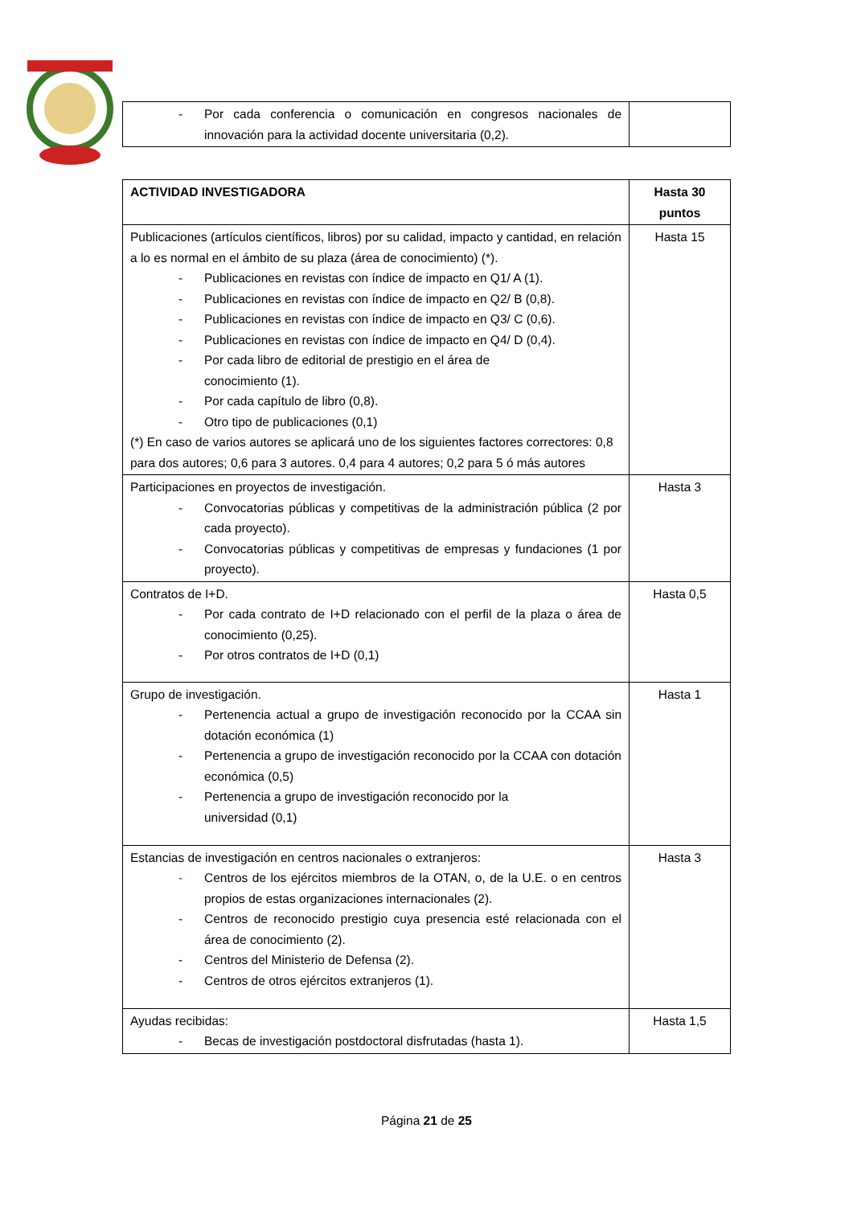| - Por cada conferencia o comunicación en congresos nacionales de innovación para la actividad docente universitaria (0,2). | |
| ACTIVIDAD INVESTIGADORA | Hasta 30 puntos |
| --- | --- |
| Publicaciones (artículos científicos, libros) por su calidad, impacto y cantidad, en relación a lo es normal en el ámbito de su plaza (área de conocimiento) (*). - Publicaciones en revistas con índice de impacto en Q1/ A (1). - Publicaciones en revistas con índice de impacto en Q2/ B (0,8). - Publicaciones en revistas con índice de impacto en Q3/ C (0,6). - Publicaciones en revistas con índice de impacto en Q4/ D (0,4). - Por cada libro de editorial de prestigio en el área de conocimiento (1). - Por cada capítulo de libro (0,8). - Otro tipo de publicaciones (0,1) (*) En caso de varios autores se aplicará uno de los siguientes factores correctores: 0,8 para dos autores; 0,6 para 3 autores. 0,4 para 4 autores; 0,2 para 5 ó más autores | Hasta 15 |
| Participaciones en proyectos de investigación. - Convocatorias públicas y competitivas de la administración pública (2 por cada proyecto). - Convocatorias públicas y competitivas de empresas y fundaciones (1 por proyecto). | Hasta 3 |
| Contratos de I+D. - Por cada contrato de I+D relacionado con el perfil de la plaza o área de conocimiento (0,25). - Por otros contratos de I+D (0,1) | Hasta 0,5 |
| Grupo de investigación. - Pertenencia actual a grupo de investigación reconocido por la CCAA sin dotación económica (1) - Pertenencia a grupo de investigación reconocido por la CCAA con dotación económica (0,5) - Pertenencia a grupo de investigación reconocido por la universidad (0,1) | Hasta 1 |
| Estancias de investigación en centros nacionales o extranjeros: - Centros de los ejércitos miembros de la OTAN, o, de la U.E. o en centros propios de estas organizaciones internacionales (2). - Centros de reconocido prestigio cuya presencia esté relacionada con el área de conocimiento (2). - Centros del Ministerio de Defensa (2). - Centros de otros ejércitos extranjeros (1). | Hasta 3 |
| Ayudas recibidas: - Becas de investigación postdoctoral disfrutadas (hasta 1). | Hasta 1,5 |
Página 21 de 25